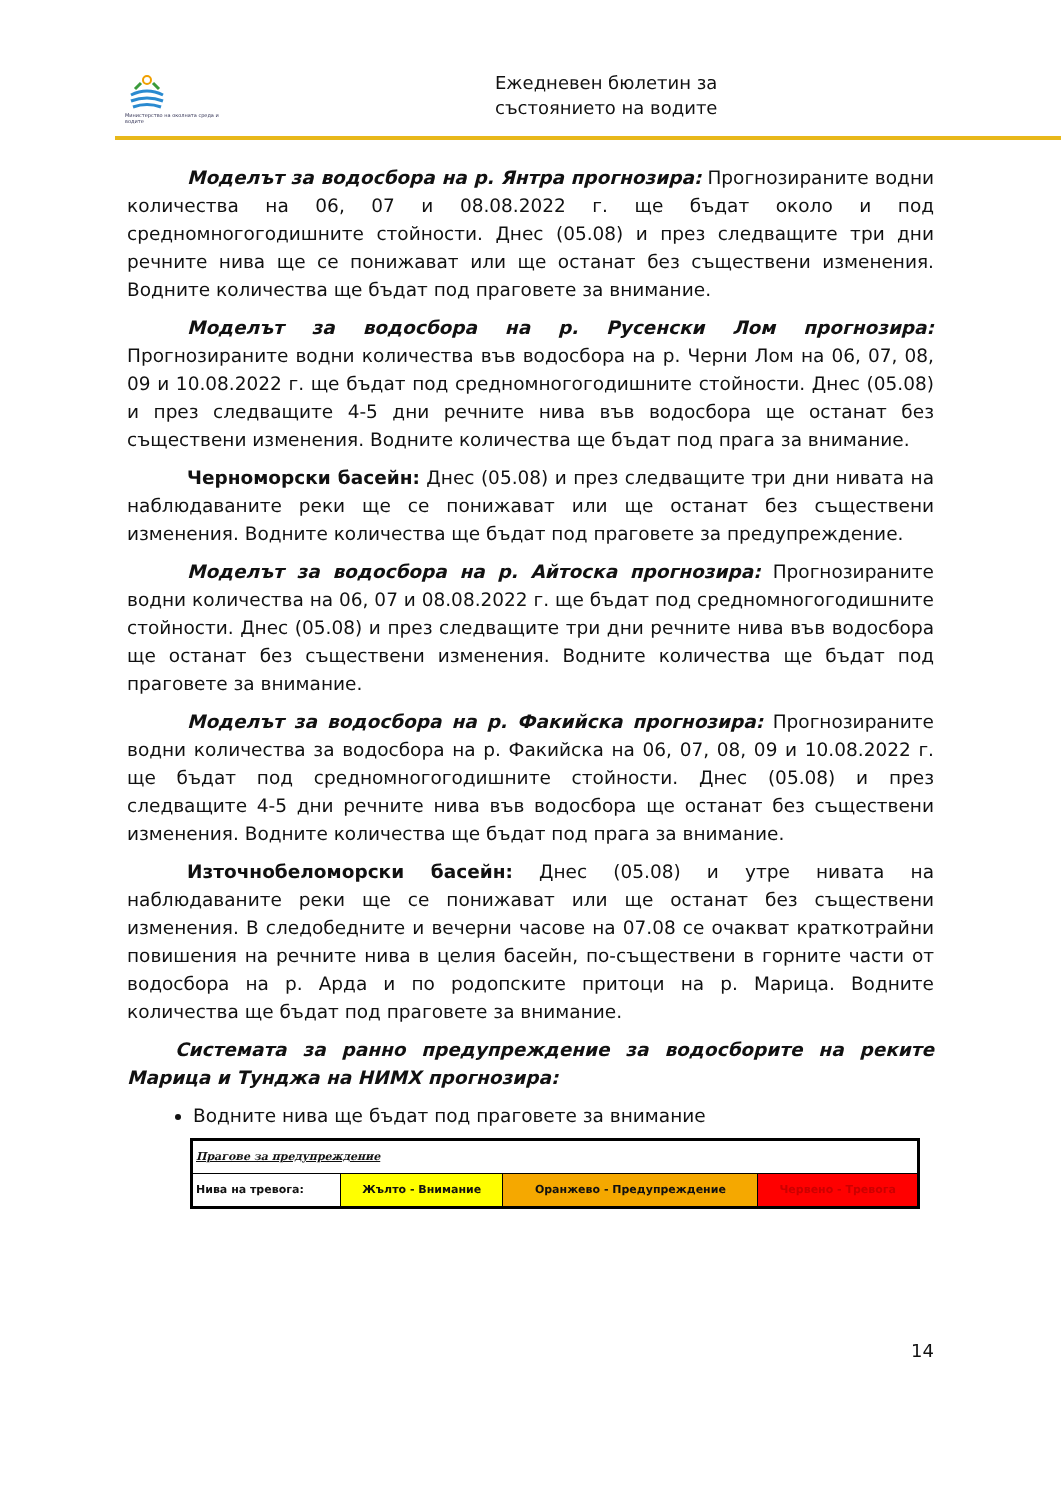Министерство на околната среда и водите
Ежедневен бюлетин за
състоянието на водите
Моделът за водосбора на р. Янтра прогнозира: Прогнозираните водни количества на 06, 07 и 08.08.2022 г. ще бъдат около и под средномногогодишните стойности. Днес (05.08) и през следващите три дни речните нива ще се понижават или ще останат без съществени изменения. Водните количества ще бъдат под праговете за внимание.
Моделът за водосбора на р. Русенски Лом прогнозира: Прогнозираните водни количества във водосбора на р. Черни Лом на 06, 07, 08, 09 и 10.08.2022 г. ще бъдат под средномногогодишните стойности. Днес (05.08) и през следващите 4-5 дни речните нива във водосбора ще останат без съществени изменения. Водните количества ще бъдат под прага за внимание.
Черноморски басейн: Днес (05.08) и през следващите три дни нивата на наблюдаваните реки ще се понижават или ще останат без съществени изменения. Водните количества ще бъдат под праговете за предупреждение.
Моделът за водосбора на р. Айтоска прогнозира: Прогнозираните водни количества на 06, 07 и 08.08.2022 г. ще бъдат под средномногогодишните стойности. Днес (05.08) и през следващите три дни речните нива във водосбора ще останат без съществени изменения. Водните количества ще бъдат под праговете за внимание.
Моделът за водосбора на р. Факийска прогнозира: Прогнозираните водни количества за водосбора на р. Факийска на 06, 07, 08, 09 и 10.08.2022 г. ще бъдат под средномногогодишните стойности. Днес (05.08) и през следващите 4-5 дни речните нива във водосбора ще останат без съществени изменения. Водните количества ще бъдат под прага за внимание.
Източнобеломорски басейн: Днес (05.08) и утре нивата на наблюдаваните реки ще се понижават или ще останат без съществени изменения. В следобедните и вечерни часове на 07.08 се очакват краткотрайни повишения на речните нива в целия басейн, по-съществени в горните части от водосбора на р. Арда и по родопските притоци на р. Марица. Водните количества ще бъдат под праговете за внимание.
Системата за ранно предупреждение за водосборите на реките Марица и Тунджа на НИМХ прогнозира:
Водните нива ще бъдат под праговете за внимание
| Прагове за предупреждение | | | |
| Нива на тревога: | Жълто - Внимание | Оранжево - Предупреждение | Червено - Тревога |
14